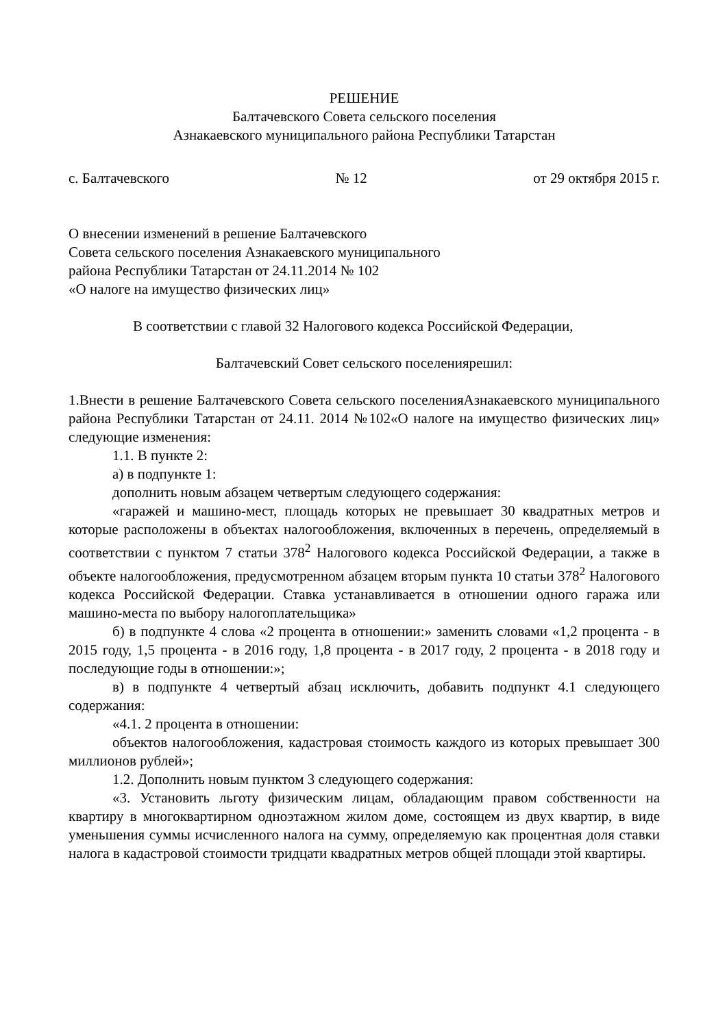РЕШЕНИЕ
Балтачевского Совета сельского поселения
Азнакаевского муниципального района Республики Татарстан
с. Балтачевского № 12 от 29 октября 2015 г.
О внесении изменений в решение Балтачевского
Совета сельского поселения Азнакаевского муниципального
района Республики Татарстан от 24.11.2014 № 102
«О налоге на имущество физических лиц»
В соответствии с главой 32 Налогового кодекса Российской Федерации,
Балтачевский Совет сельского поселениярешил:
1.Внести в решение Балтачевского Совета сельского поселенияАзнакаевского муниципального района Республики Татарстан от 24.11. 2014 №102«О налоге на имущество физических лиц» следующие изменения:
1.1. В пункте 2:
а) в подпункте 1:
дополнить новым абзацем четвертым следующего содержания:
«гаражей и машино-мест, площадь которых не превышает 30 квадратных метров и которые расположены в объектах налогообложения, включенных в перечень, определяемый в соответствии с пунктом 7 статьи 378<sup>2</sup> Налогового кодекса Российской Федерации, а также в объекте налогообложения, предусмотренном абзацем вторым пункта 10 статьи 378<sup>2</sup> Налогового кодекса Российской Федерации. Ставка устанавливается в отношении одного гаража или машино-места по выбору налогоплательщика»
б) в подпункте 4 слова «2 процента в отношении:» заменить словами «1,2 процента - в 2015 году, 1,5 процента - в 2016 году, 1,8 процента - в 2017 году, 2 процента - в 2018 году и последующие годы в отношении:»;
в) в подпункте 4 четвертый абзац исключить, добавить подпункт 4.1 следующего содержания:
«4.1. 2 процента в отношении:
объектов налогообложения, кадастровая стоимость каждого из которых превышает 300 миллионов рублей»;
1.2. Дополнить новым пунктом 3 следующего содержания:
«3. Установить льготу физическим лицам, обладающим правом собственности на квартиру в многоквартирном одноэтажном жилом доме, состоящем из двух квартир, в виде уменьшения суммы исчисленного налога на сумму, определяемую как процентная доля ставки налога в кадастровой стоимости тридцати квадратных метров общей площади этой квартиры.